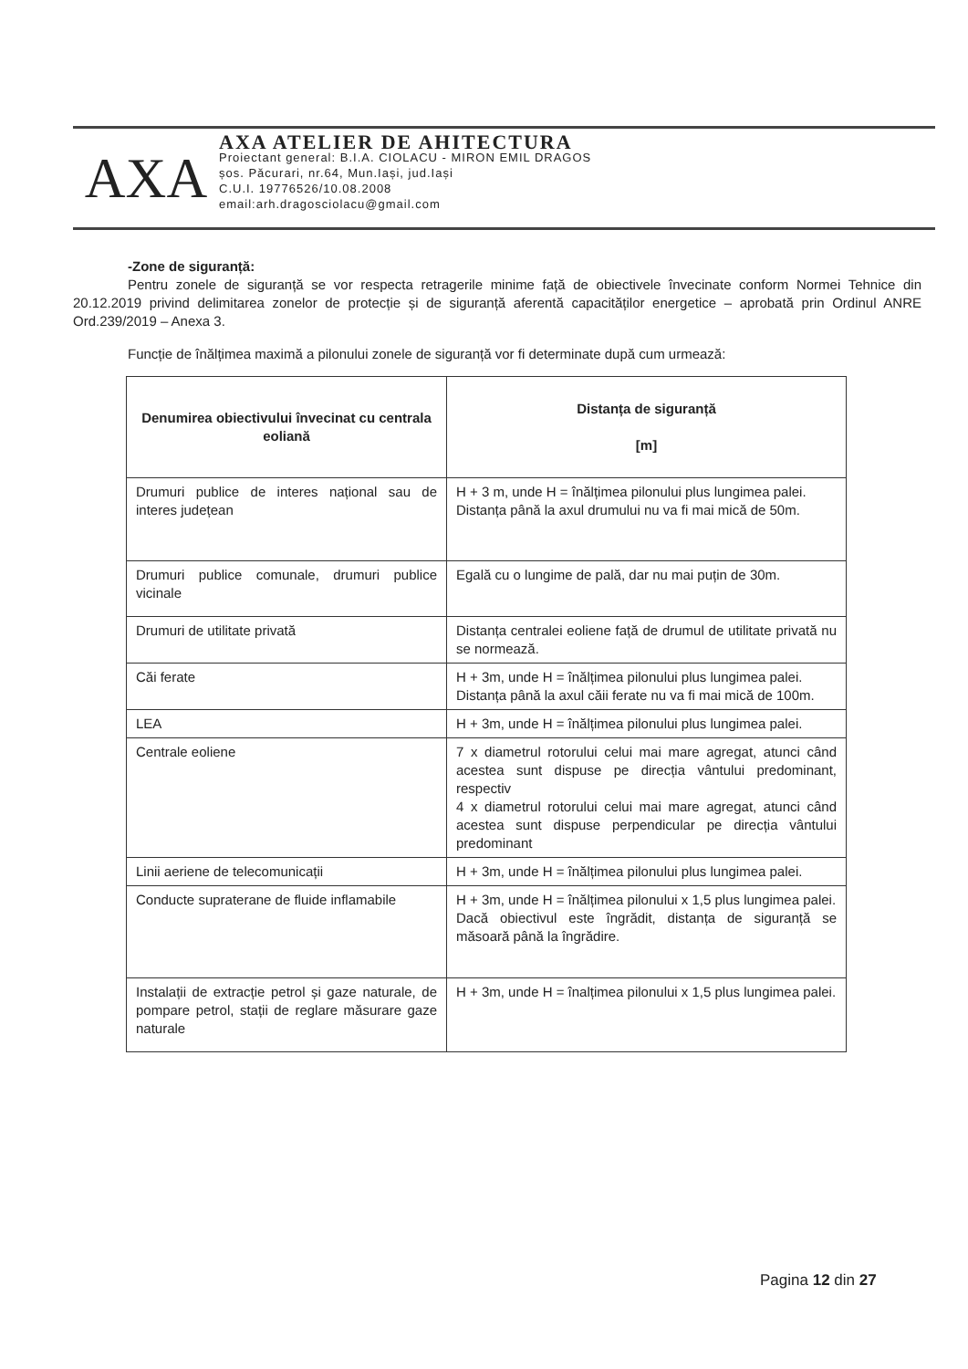AXA
AXA ATELIER DE AHITECTURA
Proiectant general: B.I.A. CIOLACU - MIRON EMIL DRAGOS
șos. Păcurari, nr.64, Mun.Iași, jud.Iași
C.U.I. 19776526/10.08.2008
email:arh.dragosciolacu@gmail.com
-Zone de siguranță:
Pentru zonele de siguranță se vor respecta retragerile minime față de obiectivele învecinate conform Normei Tehnice din 20.12.2019 privind delimitarea zonelor de protecție și de siguranță aferentă capacităților energetice – aprobată prin Ordinul ANRE Ord.239/2019 – Anexa 3.
Funcție de înălțimea maximă a pilonului zonele de siguranță vor fi determinate după cum urmează:
| Denumirea obiectivului învecinat cu centrala eoliană | Distanța de siguranță [m] |
| --- | --- |
| Drumuri publice de interes național sau de interes județean | H + 3 m, unde H = înălțimea pilonului plus lungimea palei. Distanța până la axul drumului nu va fi mai mică de 50m. |
| Drumuri publice comunale, drumuri publice vicinale | Egală cu o lungime de pală, dar nu mai puțin de 30m. |
| Drumuri de utilitate privată | Distanța centralei eoliene față de drumul de utilitate privată nu se normează. |
| Căi ferate | H + 3m, unde H = înălțimea pilonului plus lungimea palei. Distanța până la axul căii ferate nu va fi mai mică de 100m. |
| LEA | H + 3m, unde H = înălțimea pilonului plus lungimea palei. |
| Centrale eoliene | 7 x diametrul rotorului celui mai mare agregat, atunci când acestea sunt dispuse pe direcția vântului predominant, respectiv 4 x diametrul rotorului celui mai mare agregat, atunci când acestea sunt dispuse perpendicular pe direcția vântului predominant |
| Linii aeriene de telecomunicații | H + 3m, unde H = înălțimea pilonului plus lungimea palei. |
| Conducte supraterane de fluide inflamabile | H + 3m, unde H = înălțimea pilonului x 1,5 plus lungimea palei. Dacă obiectivul este îngrădit, distanța de siguranță se măsoară până la îngrădire. |
| Instalații de extracție petrol și gaze naturale, de pompare petrol, stații de reglare măsurare gaze naturale | H + 3m, unde H = înalțimea pilonului x 1,5 plus lungimea palei. |
Pagina 12 din 27